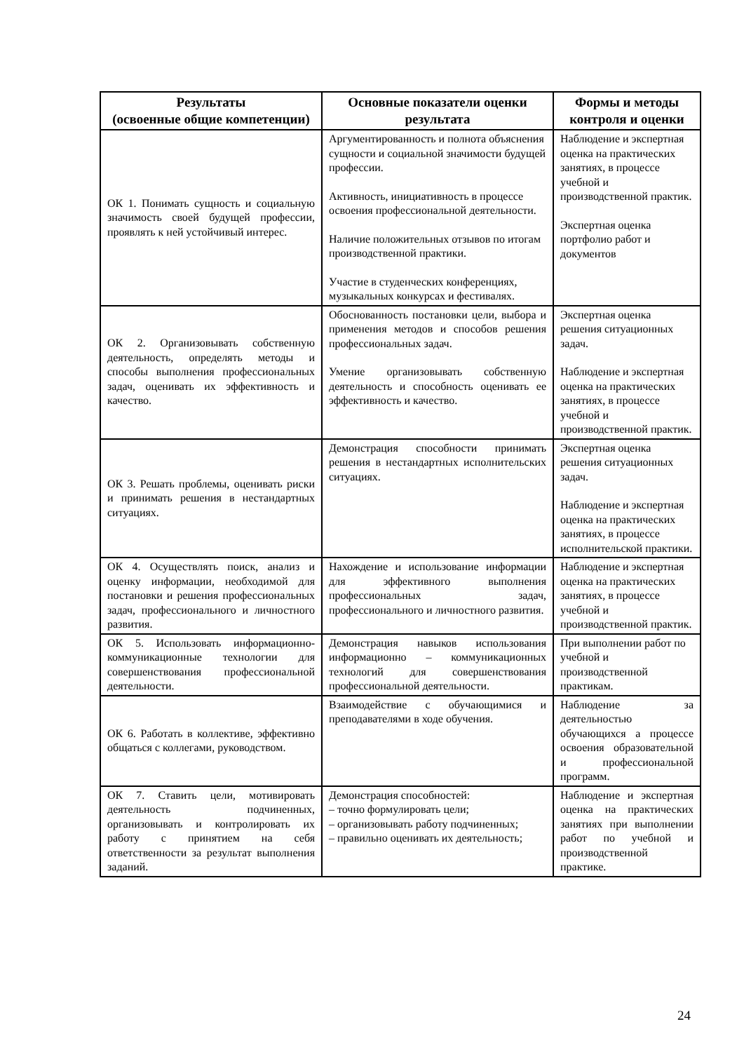| Результаты (освоенные общие компетенции) | Основные показатели оценки результата | Формы и методы контроля и оценки |
| --- | --- | --- |
| ОК 1. Понимать сущность и социальную значимость своей будущей профессии, проявлять к ней устойчивый интерес. | Аргументированность и полнота объяснения сущности и социальной значимости будущей профессии. Активность, инициативность в процессе освоения профессиональной деятельности. Наличие положительных отзывов по итогам производственной практики. Участие в студенческих конференциях, музыкальных конкурсах и фестивалях. | Наблюдение и экспертная оценка на практических занятиях, в процессе учебной и производственной практик. Экспертная оценка портфолио работ и документов |
| ОК 2. Организовывать собственную деятельность, определять методы и способы выполнения профессиональных задач, оценивать их эффективность и качество. | Обоснованность постановки цели, выбора и применения методов и способов решения профессиональных задач. Умение организовывать собственную деятельность и способность оценивать ее эффективность и качество. | Экспертная оценка решения ситуационных задач. Наблюдение и экспертная оценка на практических занятиях, в процессе учебной и производственной практик. |
| ОК 3. Решать проблемы, оценивать риски и принимать решения в нестандартных ситуациях. | Демонстрация способности принимать решения в нестандартных исполнительских ситуациях. | Экспертная оценка решения ситуационных задач. Наблюдение и экспертная оценка на практических занятиях, в процессе исполнительской практики. |
| ОК 4. Осуществлять поиск, анализ и оценку информации, необходимой для постановки и решения профессиональных задач, профессионального и личностного развития. | Нахождение и использование информации для эффективного выполнения профессиональных задач, профессионального и личностного развития. | Наблюдение и экспертная оценка на практических занятиях, в процессе учебной и производственной практик. |
| ОК 5. Использовать информационно-коммуникационные технологии для совершенствования профессиональной деятельности. | Демонстрация навыков использования информационно – коммуникационных технологий для совершенствования профессиональной деятельности. | При выполнении работ по учебной и производственной практикам. |
| ОК 6. Работать в коллективе, эффективно общаться с коллегами, руководством. | Взаимодействие с обучающимися и преподавателями в ходе обучения. | Наблюдение за деятельностью обучающихся а процессе освоения образовательной и профессиональной программ. |
| ОК 7. Ставить цели, мотивировать деятельность подчиненных, организовывать и контролировать их работу с принятием на себя ответственности за результат выполнения заданий. | Демонстрация способностей: – точно формулировать цели; – организовывать работу подчиненных; – правильно оценивать их деятельность; | Наблюдение и экспертная оценка на практических занятиях при выполнении работ по учебной и производственной практике. |
24